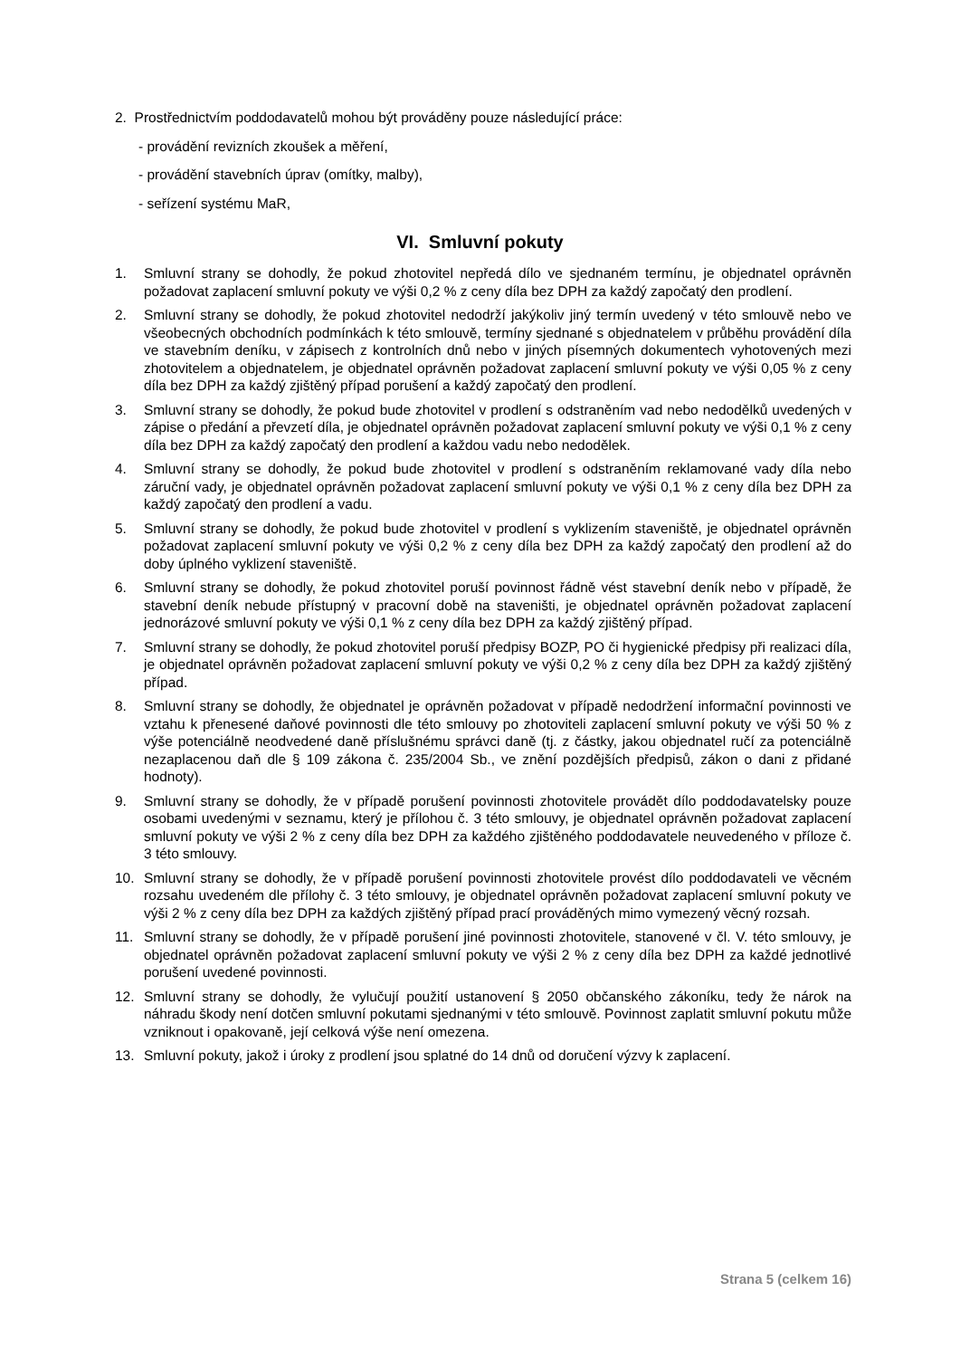2. Prostřednictvím poddodavatelů mohou být prováděny pouze následující práce:
- provádění revizních zkoušek a měření,
- provádění stavebních úprav (omítky, malby),
- seřízení systému MaR,
VI. Smluvní pokuty
1. Smluvní strany se dohodly, že pokud zhotovitel nepředá dílo ve sjednaném termínu, je objednatel oprávněn požadovat zaplacení smluvní pokuty ve výši 0,2 % z ceny díla bez DPH za každý započatý den prodlení.
2. Smluvní strany se dohodly, že pokud zhotovitel nedodrží jakýkoliv jiný termín uvedený v této smlouvě nebo ve všeobecných obchodních podmínkách k této smlouvě, termíny sjednané s objednatelem v průběhu provádění díla ve stavebním deníku, v zápisech z kontrolních dnů nebo v jiných písemných dokumentech vyhotovených mezi zhotovitelem a objednatelem, je objednatel oprávněn požadovat zaplacení smluvní pokuty ve výši 0,05 % z ceny díla bez DPH za každý zjištěný případ porušení a každý započatý den prodlení.
3. Smluvní strany se dohodly, že pokud bude zhotovitel v prodlení s odstraněním vad nebo nedodělků uvedených v zápise o předání a převzetí díla, je objednatel oprávněn požadovat zaplacení smluvní pokuty ve výši 0,1 % z ceny díla bez DPH za každý započatý den prodlení a každou vadu nebo nedodělek.
4. Smluvní strany se dohodly, že pokud bude zhotovitel v prodlení s odstraněním reklamované vady díla nebo záruční vady, je objednatel oprávněn požadovat zaplacení smluvní pokuty ve výši 0,1 % z ceny díla bez DPH za každý započatý den prodlení a vadu.
5. Smluvní strany se dohodly, že pokud bude zhotovitel v prodlení s vyklizením staveniště, je objednatel oprávněn požadovat zaplacení smluvní pokuty ve výši 0,2 % z ceny díla bez DPH za každý započatý den prodlení až do doby úplného vyklizení staveniště.
6. Smluvní strany se dohodly, že pokud zhotovitel poruší povinnost řádně vést stavební deník nebo v případě, že stavební deník nebude přístupný v pracovní době na staveništi, je objednatel oprávněn požadovat zaplacení jednorázové smluvní pokuty ve výši 0,1 % z ceny díla bez DPH za každý zjištěný případ.
7. Smluvní strany se dohodly, že pokud zhotovitel poruší předpisy BOZP, PO či hygienické předpisy při realizaci díla, je objednatel oprávněn požadovat zaplacení smluvní pokuty ve výši 0,2 % z ceny díla bez DPH za každý zjištěný případ.
8. Smluvní strany se dohodly, že objednatel je oprávněn požadovat v případě nedodržení informační povinnosti ve vztahu k přenesené daňové povinnosti dle této smlouvy po zhotoviteli zaplacení smluvní pokuty ve výši 50 % z výše potenciálně neodvedené daně příslušnému správci daně (tj. z částky, jakou objednatel ručí za potenciálně nezaplacenou daň dle § 109 zákona č. 235/2004 Sb., ve znění pozdějších předpisů, zákon o dani z přidané hodnoty).
9. Smluvní strany se dohodly, že v případě porušení povinnosti zhotovitele provádět dílo poddodavatelsky pouze osobami uvedenými v seznamu, který je přílohou č. 3 této smlouvy, je objednatel oprávněn požadovat zaplacení smluvní pokuty ve výši 2 % z ceny díla bez DPH za každého zjištěného poddodavatele neuvedeného v příloze č. 3 této smlouvy.
10. Smluvní strany se dohodly, že v případě porušení povinnosti zhotovitele provést dílo poddodavateli ve věcném rozsahu uvedeném dle přílohy č. 3 této smlouvy, je objednatel oprávněn požadovat zaplacení smluvní pokuty ve výši 2 % z ceny díla bez DPH za každých zjištěný případ prací prováděných mimo vymezený věcný rozsah.
11. Smluvní strany se dohodly, že v případě porušení jiné povinnosti zhotovitele, stanovené v čl. V. této smlouvy, je objednatel oprávněn požadovat zaplacení smluvní pokuty ve výši 2 % z ceny díla bez DPH za každé jednotlivé porušení uvedené povinnosti.
12. Smluvní strany se dohodly, že vylučují použití ustanovení § 2050 občanského zákoníku, tedy že nárok na náhradu škody není dotčen smluvní pokutami sjednanými v této smlouvě. Povinnost zaplatit smluvní pokutu může vzniknout i opakovaně, její celková výše není omezena.
13. Smluvní pokuty, jakož i úroky z prodlení jsou splatné do 14 dnů od doručení výzvy k zaplacení.
Strana 5 (celkem 16)